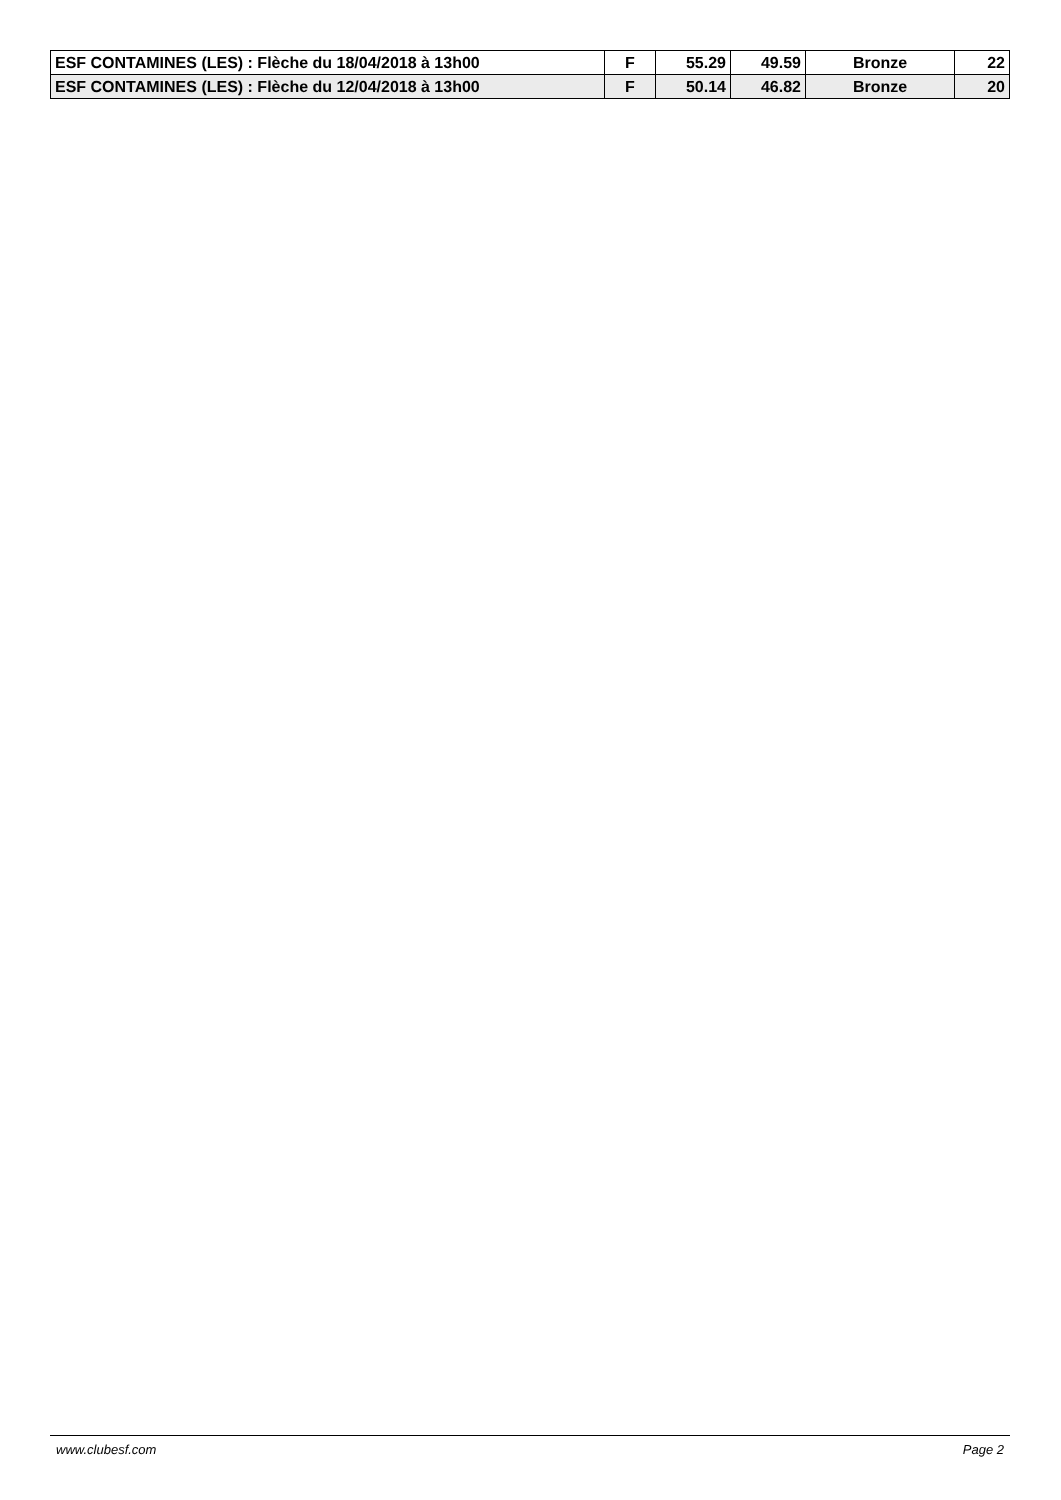| ESF CONTAMINES (LES) : Flèche du 18/04/2018 à 13h00 | F | 55.29 | 49.59 | Bronze | 22 |
| ESF CONTAMINES (LES) : Flèche du 12/04/2018 à 13h00 | F | 50.14 | 46.82 | Bronze | 20 |
www.clubesf.com Page 2